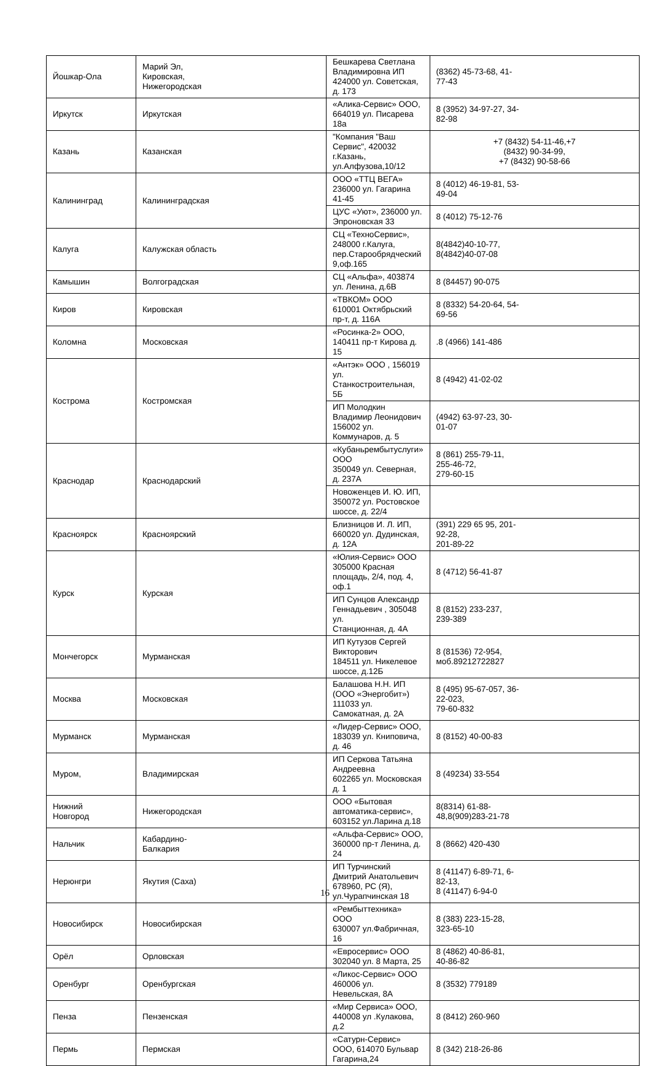| Йошкар-Ола | Марий Эл, Кировская, Нижегородская | Бешкарева Светлана Владимировна ИП 424000 ул. Советская, д. 173 | (8362) 45-73-68, 41- 77-43 |
| Иркутск | Иркутская | «Алика-Сервис» ООО, 664019 ул. Писарева 18а | 8 (3952) 34-97-27, 34- 82-98 |
| Казань | Казанская | "Компания "Ваш Сервис", 420032 г.Казань, ул.Алфузова,10/12 | +7 (8432) 54-11-46,+7 (8432) 90-34-99, +7 (8432) 90-58-66 |
| Калининград | Калининградская | ООО «ТТЦ ВЕГА» 236000 ул. Гагарина 41-45 | 8 (4012) 46-19-81, 53- 49-04 |
| | | ЦУС «Уют», 236000 ул. Эпроновская 33 | 8 (4012) 75-12-76 |
| Калуга | Калужская область | СЦ «ТехноСервис», 248000 г.Калуга, пер.Старообрядческий 9,оф.165 | 8(4842)40-10-77, 8(4842)40-07-08 |
| Камышин | Волгоградская | СЦ «Альфа», 403874 ул. Ленина, д.6В | 8 (84457) 90-075 |
| Киров | Кировская | «ТВКОМ» ООО 610001 Октябрьский пр-т, д. 116А | 8 (8332) 54-20-64, 54- 69-56 |
| Коломна | Московская | «Росинка-2» ООО, 140411 пр-т Кирова д. 15 | .8 (4966) 141-486 |
| Кострома | Костромская | «Антэк» ООО , 156019 ул. Станкостроительная, 5Б | 8 (4942) 41-02-02 |
| | | ИП Молодкин Владимир Леонидович 156002 ул. Коммунаров, д. 5 | (4942) 63-97-23, 30- 01-07 |
| Краснодар | Краснодарский | «Кубаньрембытуслуги» ООО 350049 ул. Северная, д. 237А | 8 (861) 255-79-11, 255-46-72, 279-60-15 |
| | | Новоженцев И. Ю. ИП, 350072 ул. Ростовское шоссе, д. 22/4 | |
| Красноярск | Красноярский | Близницов И. Л. ИП, 660020 ул. Дудинская, д. 12А | (391) 229 65 95, 201- 92-28, 201-89-22 |
| Курск | Курская | «Юлия-Сервис» ООО 305000 Красная площадь, 2/4, под. 4, оф.1 | 8 (4712) 56-41-87 |
| | | ИП Сунцов Александр Геннадьевич , 305048 ул. Станционная, д. 4А | 8 (8152) 233-237, 239-389 |
| Мончегорск | Мурманская | ИП Кутузов Сергей Викторович 184511 ул. Никелевое шоссе, д.12Б | 8 (81536) 72-954, моб.89212722827 |
| Москва | Московская | Балашова Н.Н. ИП (ООО «Энергобит») 111033 ул. Самокатная, д. 2А | 8 (495) 95-67-057, 36- 22-023, 79-60-832 |
| Мурманск | Мурманская | «Лидер-Сервис» ООО, 183039 ул. Книповича, д. 46 | 8 (8152) 40-00-83 |
| Муром, | Владимирская | ИП Серкова Татьяна Андреевна 602265 ул. Московская д. 1 | 8 (49234) 33-554 |
| Нижний Новгород | Нижегородская | ООО «Бытовая автоматика-сервис», 603152 ул.Ларина д.18 | 8(8314) 61-88- 48,8(909)283-21-78 |
| Нальчик | Кабардино- Балкария | «Альфа-Сервис» ООО, 360000 пр-т Ленина, д. 24 | 8 (8662) 420-430 |
| Нерюнгри | Якутия (Саха) | ИП Турчинский Дмитрий Анатольевич 678960, РС (Я), ул.Чурапчинская 18 | 8 (41147) 6-89-71, 6- 82-13, 8 (41147) 6-94-0 |
| Новосибирск | Новосибирская | «Рембыттехника» ООО 630007 ул.Фабричная, 16 | 8 (383) 223-15-28, 323-65-10 |
| Орёл | Орловская | «Евросервис» ООО 302040 ул. 8 Марта, 25 | 8 (4862) 40-86-81, 40-86-82 |
| Оренбург | Оренбургская | «Ликос-Сервис» ООО 460006 ул. Невельская, 8А | 8 (3532) 779189 |
| Пенза | Пензенская | «Мир Сервиса» ООО, 440008 ул .Кулакова, д.2 | 8 (8412) 260-960 |
| Пермь | Пермская | «Сатурн-Сервис» ООО, 614070 Бульвар Гагарина,24 | 8 (342) 218-26-86 |
16